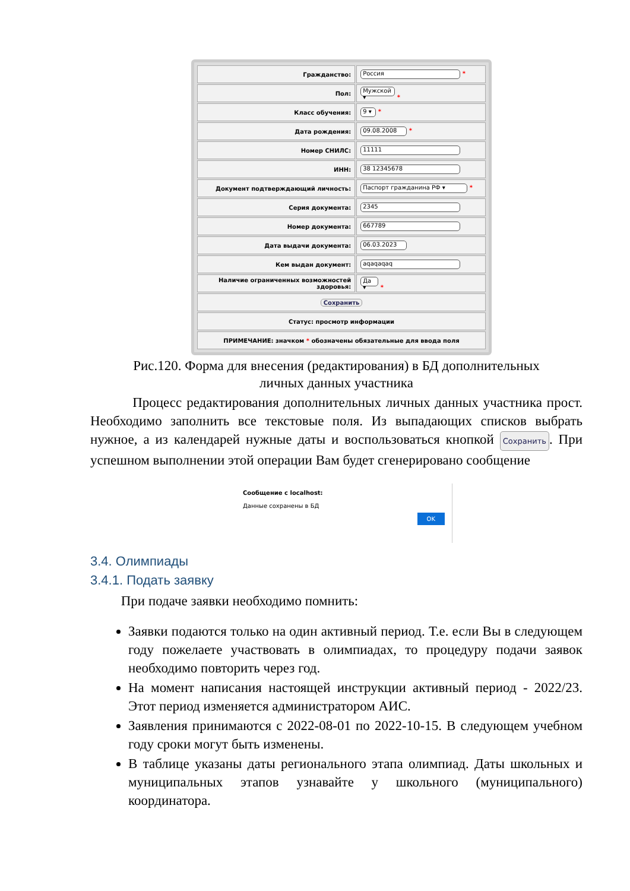| Гражданство: | Россия * |
| Пол: | Мужской ▾ * |
| Класс обучения: | 9 ▾ * |
| Дата рождения: | 09.08.2008 * |
| Номер СНИЛС: | 11111 |
| ИНН: | 38 12345678 |
| Документ подтверждающий личность: | Паспорт гражданина РФ ▾ * |
| Серия документа: | 2345 |
| Номер документа: | 667789 |
| Дата выдачи документа: | 06.03.2023 |
| Кем выдан документ: | aqaqaqaq |
| Наличие ограниченных возможностей здоровья: | Да ▾ * |
| Сохранить | |
| Статус: просмотр информации | |
| ПРИМЕЧАНИЕ: значком * обозначены обязательные для ввода поля | |
Рис.120. Форма для внесения (редактирования) в БД дополнительных
личных данных участника
Процесс редактирования дополнительных личных данных участника прост. Необходимо заполнить все текстовые поля. Из выпадающих списков выбрать нужное, а из календарей нужные даты и воспользоваться кнопкой Сохранить. При успешном выполнении этой операции Вам будет сгенерировано сообщение
Сообщение с localhost:
Данные сохранены в БД
OK
3.4. Олимпиады
3.4.1. Подать заявку
При подаче заявки необходимо помнить:
Заявки подаются только на один активный период. Т.е. если Вы в следующем году пожелаете участвовать в олимпиадах, то процедуру подачи заявок необходимо повторить через год.
На момент написания настоящей инструкции активный период - 2022/23. Этот период изменяется администратором АИС.
Заявления принимаются с 2022-08-01 по 2022-10-15. В следующем учебном году сроки могут быть изменены.
В таблице указаны даты регионального этапа олимпиад. Даты школьных и муниципальных этапов узнавайте у школьного (муниципального) координатора.